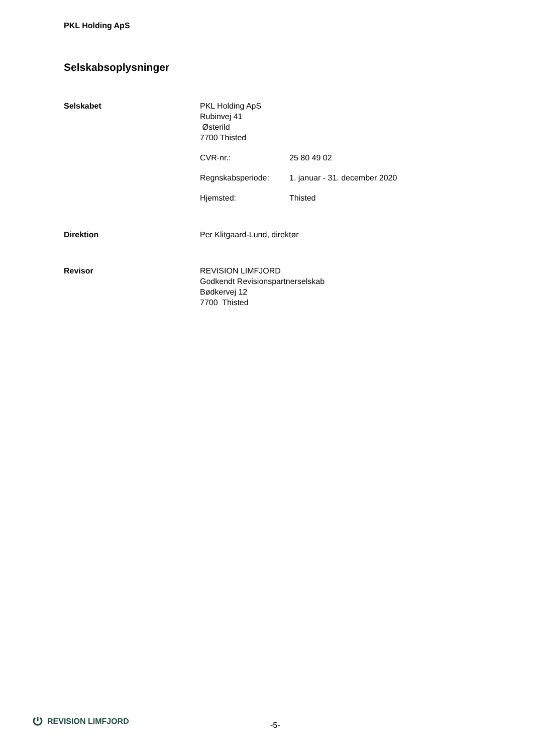PKL Holding ApS
Selskabsoplysninger
Selskabet PKL Holding ApS
Rubinvej 41
Østerild
7700 Thisted
CVR-nr.: 25 80 49 02
Regnskabsperiode: 1. januar - 31. december 2020
Hjemsted: Thisted
Direktion Per Klitgaard-Lund, direktør
Revisor REVISION LIMFJORD
Godkendt Revisionspartnerselskab
Bødkervej 12
7700 Thisted
REVISION LIMFJORD
-5-